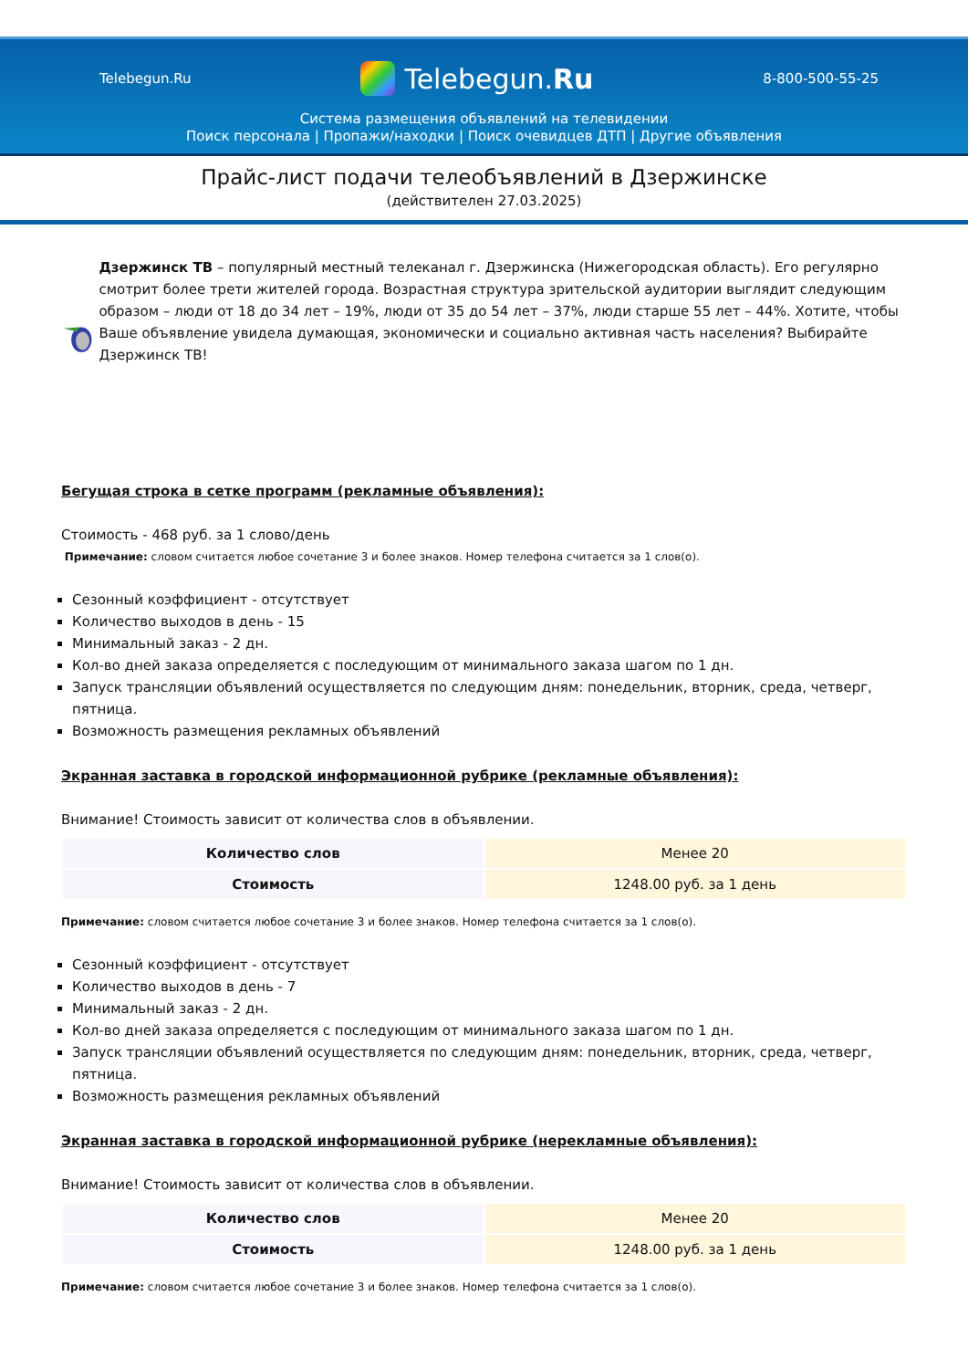Telebegun.Ru
Telebegun.Ru
8-800-500-55-25
Система размещения объявлений на телевидении
Поиск персонала | Пропажи/находки | Поиск очевидцев ДТП | Другие объявления
Прайс-лист подачи телеобъявлений в Дзержинске
(действителен 27.03.2025)
Дзержинск ТВ – популярный местный телеканал г. Дзержинска (Нижегородская область). Его регулярно смотрит более трети жителей города. Возрастная структура зрительской аудитории выглядит следующим образом – люди от 18 до 34 лет – 19%, люди от 35 до 54 лет – 37%, люди старше 55 лет – 44%. Хотите, чтобы Ваше объявление увидела думающая, экономически и социально активная часть населения? Выбирайте Дзержинск ТВ!
Бегущая строка в сетке программ (рекламные объявления):
Стоимость - 468 руб. за 1 слово/день
Примечание: словом считается любое сочетание 3 и более знаков. Номер телефона считается за 1 слов(о).
Сезонный коэффициент - отсутствует
Количество выходов в день - 15
Минимальный заказ - 2 дн.
Кол-во дней заказа определяется с последующим от минимального заказа шагом по 1 дн.
Запуск трансляции объявлений осуществляется по следующим дням: понедельник, вторник, среда, четверг, пятница.
Возможность размещения рекламных объявлений
Экранная заставка в городской информационной рубрике (рекламные объявления):
Внимание! Стоимость зависит от количества слов в объявлении.
| Количество слов | Менее 20 |
| Стоимость | 1248.00 руб. за 1 день |
Примечание: словом считается любое сочетание 3 и более знаков. Номер телефона считается за 1 слов(о).
Сезонный коэффициент - отсутствует
Количество выходов в день - 7
Минимальный заказ - 2 дн.
Кол-во дней заказа определяется с последующим от минимального заказа шагом по 1 дн.
Запуск трансляции объявлений осуществляется по следующим дням: понедельник, вторник, среда, четверг, пятница.
Возможность размещения рекламных объявлений
Экранная заставка в городской информационной рубрике (нерекламные объявления):
Внимание! Стоимость зависит от количества слов в объявлении.
| Количество слов | Менее 20 |
| Стоимость | 1248.00 руб. за 1 день |
Примечание: словом считается любое сочетание 3 и более знаков. Номер телефона считается за 1 слов(о).